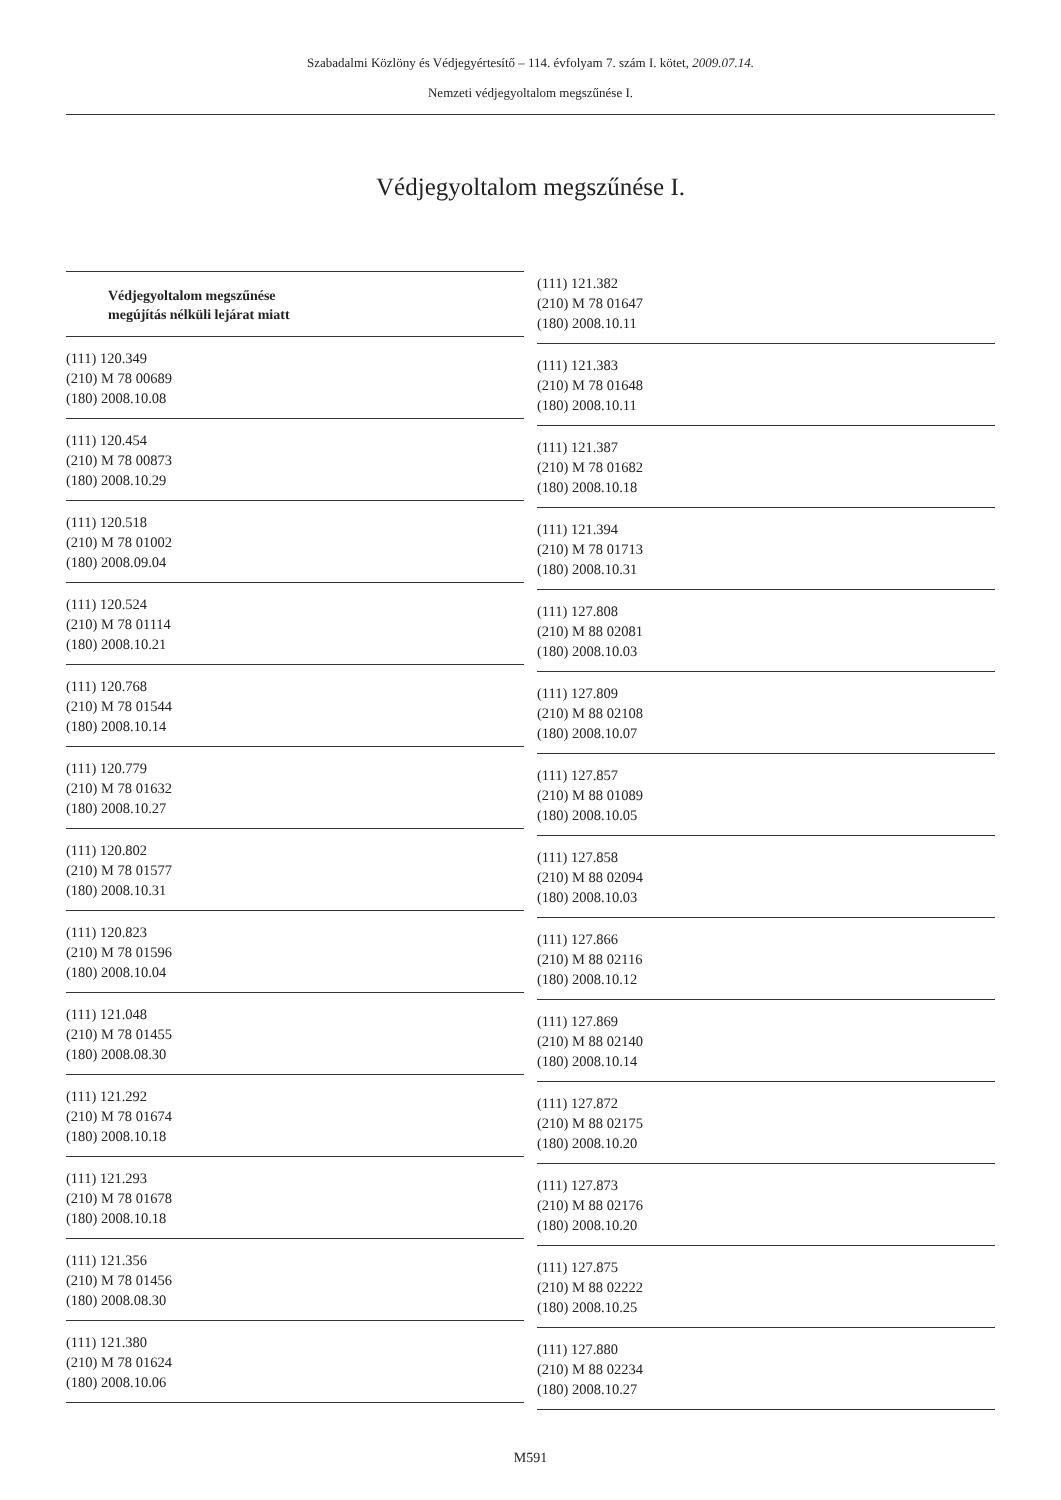Szabadalmi Közlöny és Védjegyértesítő – 114. évfolyam 7. szám I. kötet, 2009.07.14.
Nemzeti védjegyoltalom megszűnése I.
Védjegyoltalom megszűnése I.
Védjegyoltalom megszűnése
megújítás nélküli lejárat miatt
(111) 120.349
(210) M 78 00689
(180) 2008.10.08
(111) 120.454
(210) M 78 00873
(180) 2008.10.29
(111) 120.518
(210) M 78 01002
(180) 2008.09.04
(111) 120.524
(210) M 78 01114
(180) 2008.10.21
(111) 120.768
(210) M 78 01544
(180) 2008.10.14
(111) 120.779
(210) M 78 01632
(180) 2008.10.27
(111) 120.802
(210) M 78 01577
(180) 2008.10.31
(111) 120.823
(210) M 78 01596
(180) 2008.10.04
(111) 121.048
(210) M 78 01455
(180) 2008.08.30
(111) 121.292
(210) M 78 01674
(180) 2008.10.18
(111) 121.293
(210) M 78 01678
(180) 2008.10.18
(111) 121.356
(210) M 78 01456
(180) 2008.08.30
(111) 121.380
(210) M 78 01624
(180) 2008.10.06
(111) 121.382
(210) M 78 01647
(180) 2008.10.11
(111) 121.383
(210) M 78 01648
(180) 2008.10.11
(111) 121.387
(210) M 78 01682
(180) 2008.10.18
(111) 121.394
(210) M 78 01713
(180) 2008.10.31
(111) 127.808
(210) M 88 02081
(180) 2008.10.03
(111) 127.809
(210) M 88 02108
(180) 2008.10.07
(111) 127.857
(210) M 88 01089
(180) 2008.10.05
(111) 127.858
(210) M 88 02094
(180) 2008.10.03
(111) 127.866
(210) M 88 02116
(180) 2008.10.12
(111) 127.869
(210) M 88 02140
(180) 2008.10.14
(111) 127.872
(210) M 88 02175
(180) 2008.10.20
(111) 127.873
(210) M 88 02176
(180) 2008.10.20
(111) 127.875
(210) M 88 02222
(180) 2008.10.25
(111) 127.880
(210) M 88 02234
(180) 2008.10.27
M591